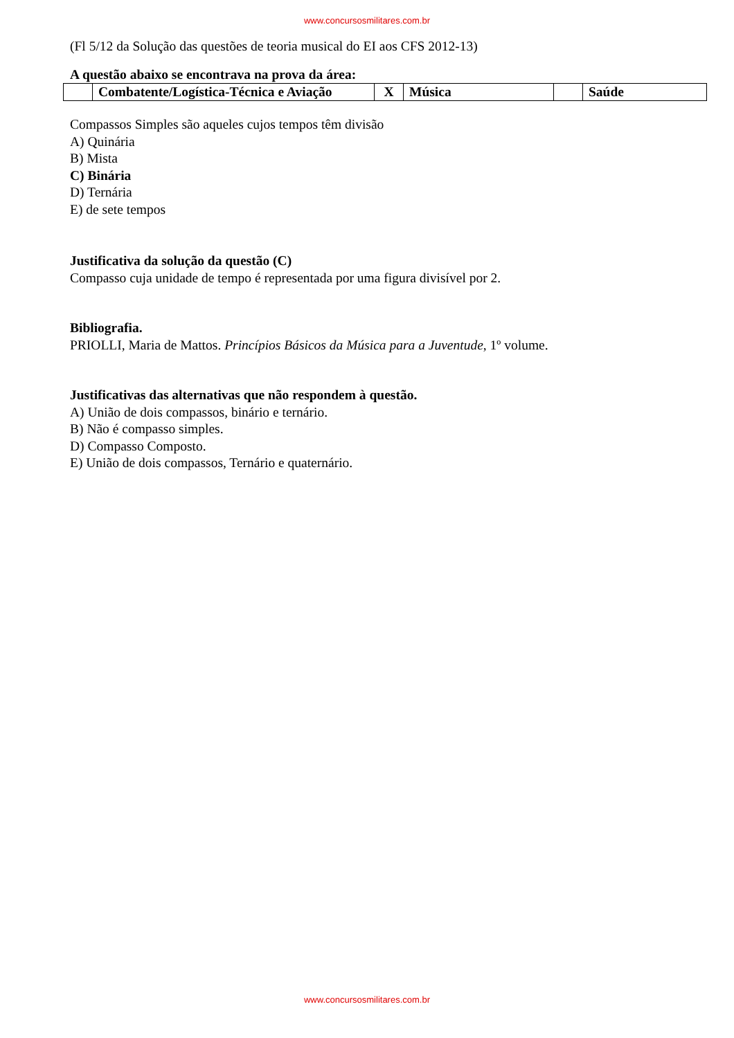www.concursosmilitares.com.br
(Fl 5/12 da Solução das questões de teoria musical do EI aos CFS 2012-13)
A questão abaixo se encontrava na prova da área:
| | Combatente/Logística-Técnica e Aviação | X | Música | | Saúde |
Compassos Simples são aqueles cujos tempos têm divisão
A) Quinária
B) Mista
C) Binária
D) Ternária
E) de sete tempos
Justificativa da solução da questão (C)
Compasso cuja unidade de tempo é representada por uma figura divisível por 2.
Bibliografia.
PRIOLLI, Maria de Mattos. Princípios Básicos da Música para a Juventude, 1º volume.
Justificativas das alternativas que não respondem à questão.
A) União de dois compassos, binário e ternário.
B) Não é compasso simples.
D) Compasso Composto.
E) União de dois compassos, Ternário e quaternário.
www.concursosmilitares.com.br